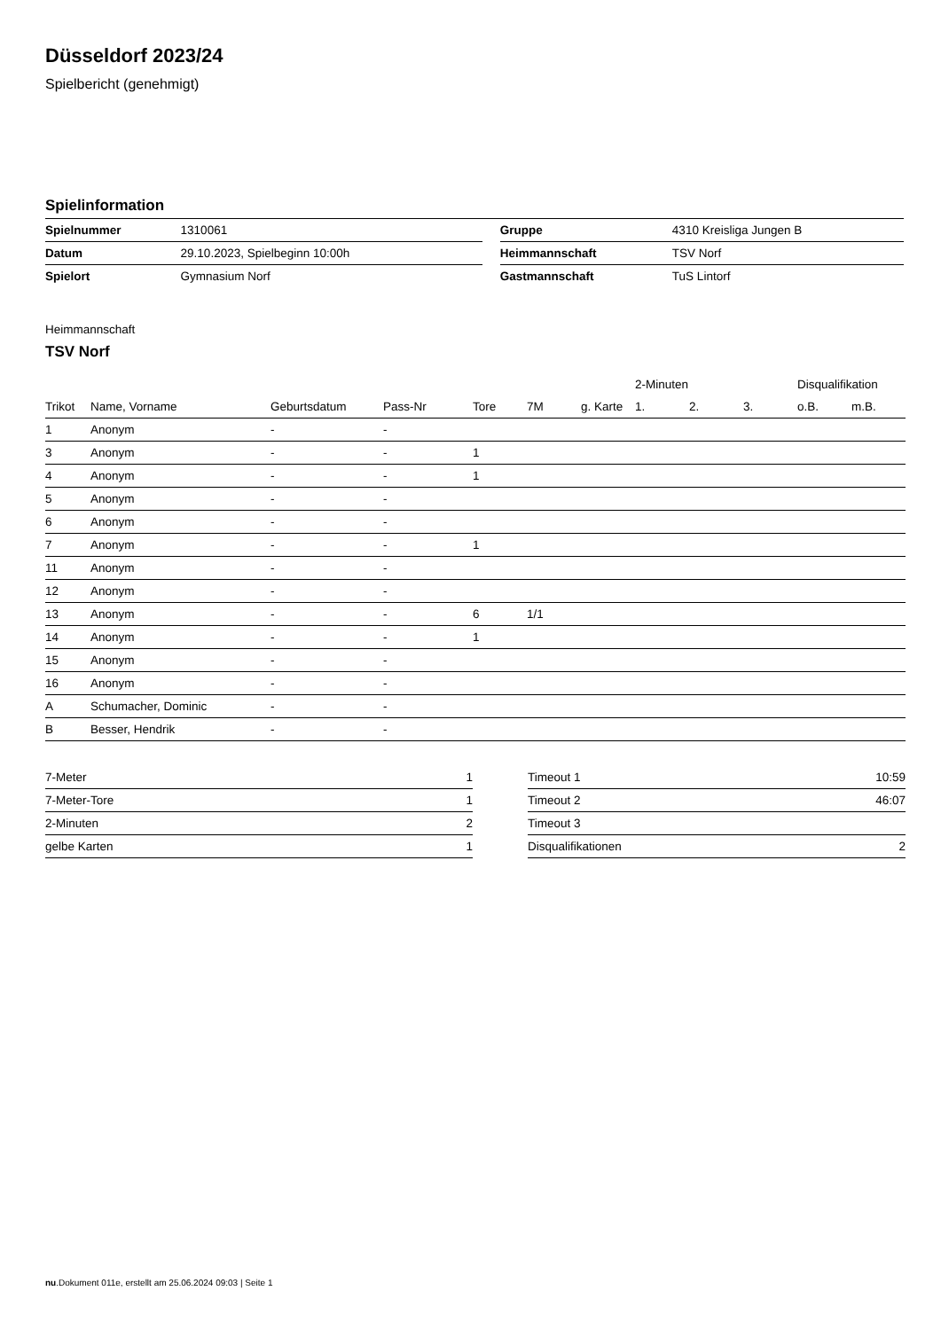Düsseldorf 2023/24
Spielbericht (genehmigt)
Spielinformation
| Spielnummer | 1310061 | | Gruppe | 4310 Kreisliga Jungen B |
| Datum | 29.10.2023, Spielbeginn 10:00h | | Heimmannschaft | TSV Norf |
| Spielort | Gymnasium Norf | | Gastmannschaft | TuS Lintorf |
Heimmannschaft
TSV Norf
| | | | | | | | 2-Minuten | | | Disqualifikation | |
| --- | --- | --- | --- | --- | --- | --- | --- | --- | --- | --- | --- |
| Trikot | Name, Vorname | Geburtsdatum | Pass-Nr | Tore | 7M | g. Karte | 1. | 2. | 3. | o.B. | m.B. |
| 1 | Anonym | - | - | | | | | | | | |
| 3 | Anonym | - | - | 1 | | | | | | | |
| 4 | Anonym | - | - | 1 | | | | | | | |
| 5 | Anonym | - | - | | | | | | | | |
| 6 | Anonym | - | - | | | | | | | | |
| 7 | Anonym | - | - | 1 | | | | | | | |
| 11 | Anonym | - | - | | | | | | | | |
| 12 | Anonym | - | - | | | | | | | | |
| 13 | Anonym | - | - | 6 | 1/1 | | | | | | |
| 14 | Anonym | - | - | 1 | | | | | | | |
| 15 | Anonym | - | - | | | | | | | | |
| 16 | Anonym | - | - | | | | | | | | |
| A | Schumacher, Dominic | - | - | | | | | | | | |
| B | Besser, Hendrik | - | - | | | | | | | | |
| 7-Meter | 1 |
| 7-Meter-Tore | 1 |
| 2-Minuten | 2 |
| gelbe Karten | 1 |
| Timeout 1 | 10:59 |
| Timeout 2 | 46:07 |
| Timeout 3 | |
| Disqualifikationen | 2 |
nu.Dokument 011e, erstellt am 25.06.2024 09:03 | Seite 1